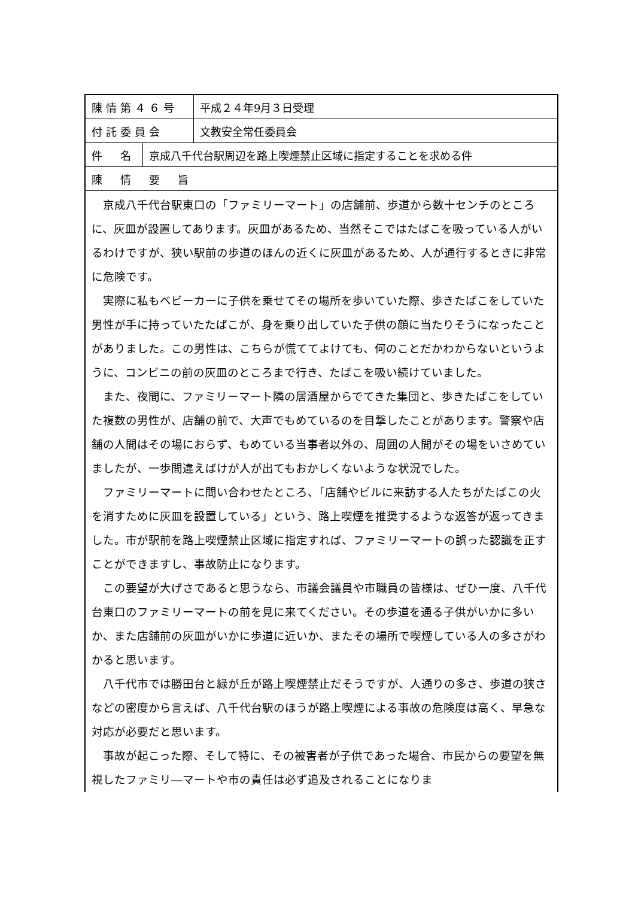陳情第４６号
平成２４年9月３日受理
付託委員会
文教安全常任委員会
件　名
京成八千代台駅周辺を路上喫煙禁止区域に指定することを求める件
陳　情　要　旨
京成八千代台駅東口の「ファミリーマート」の店舗前、歩道から数十センチのところに、灰皿が設置してあります。灰皿があるため、当然そこではたばこを吸っている人がいるわけですが、狭い駅前の歩道のほんの近くに灰皿があるため、人が通行するときに非常に危険です。
実際に私もベビーカーに子供を乗せてその場所を歩いていた際、歩きたばこをしていた男性が手に持っていたたばこが、身を乗り出していた子供の顔に当たりそうになったことがありました。この男性は、こちらが慌ててよけても、何のことだかわからないというように、コンビニの前の灰皿のところまで行き、たばこを吸い続けていました。
また、夜間に、ファミリーマート隣の居酒屋からでてきた集団と、歩きたばこをしていた複数の男性が、店舗の前で、大声でもめているのを目撃したことがあります。警察や店舗の人間はその場におらず、もめている当事者以外の、周囲の人間がその場をいさめていましたが、一歩間違えばけが人が出てもおかしくないような状況でした。
ファミリーマートに問い合わせたところ、「店舗やビルに来訪する人たちがたばこの火を消すために灰皿を設置している」という、路上喫煙を推奨するような返答が返ってきました。市が駅前を路上喫煙禁止区域に指定すれば、ファミリーマートの誤った認識を正すことができますし、事故防止になります。
この要望が大げさであると思うなら、市議会議員や市職員の皆様は、ぜひ一度、八千代台東口のファミリーマートの前を見に来てください。その歩道を通る子供がいかに多いか、また店舗前の灰皿がいかに歩道に近いか、またその場所で喫煙している人の多さがわかると思います。
八千代市では勝田台と緑が丘が路上喫煙禁止だそうですが、人通りの多さ、歩道の狭さなどの密度から言えば、八千代台駅のほうが路上喫煙による事故の危険度は高く、早急な対応が必要だと思います。
事故が起こった際、そして特に、その被害者が子供であった場合、市民からの要望を無視したファミリ―マートや市の責任は必ず追及されることになりま